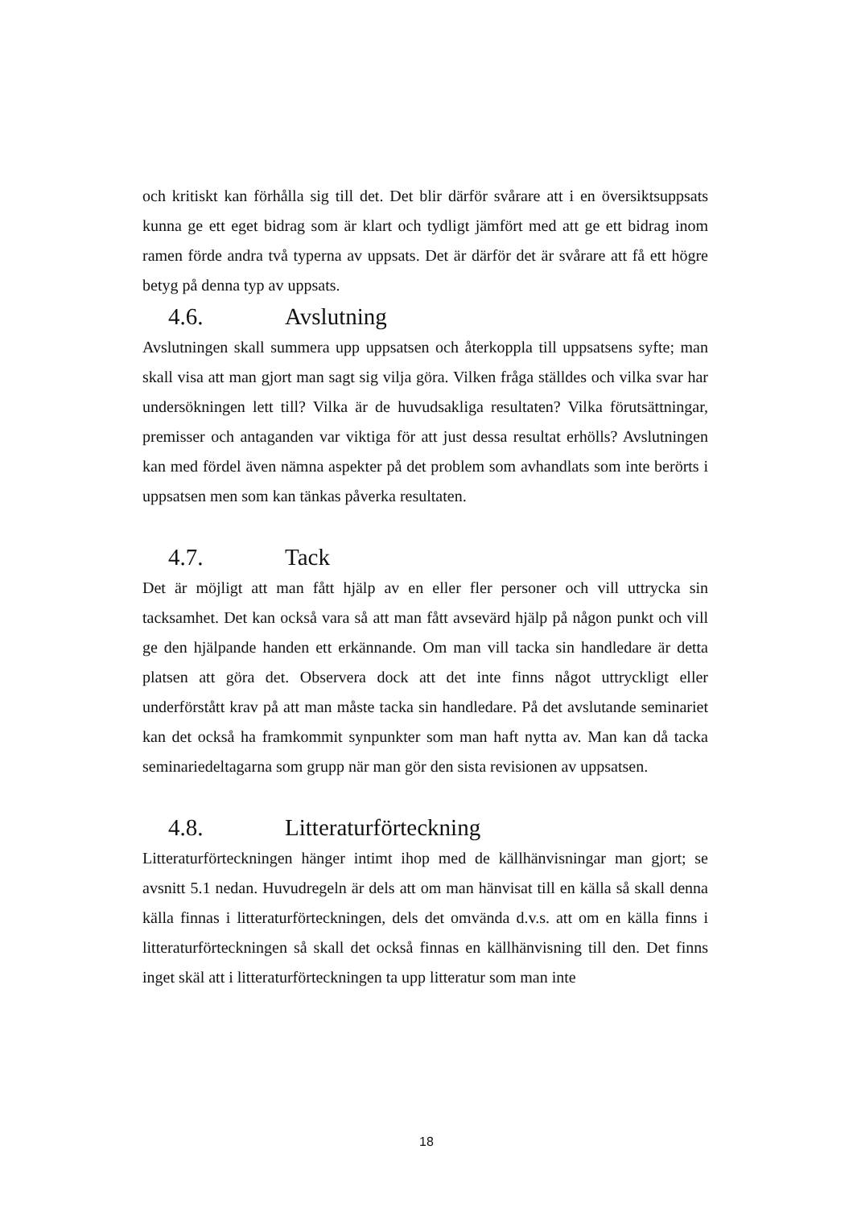och kritiskt kan förhålla sig till det. Det blir därför svårare att i en översiktsuppsats kunna ge ett eget bidrag som är klart och tydligt jämfört med att ge ett bidrag inom ramen förde andra två typerna av uppsats. Det är därför det är svårare att få ett högre betyg på denna typ av uppsats.
4.6. Avslutning
Avslutningen skall summera upp uppsatsen och återkoppla till uppsatsens syfte; man skall visa att man gjort man sagt sig vilja göra. Vilken fråga ställdes och vilka svar har undersökningen lett till? Vilka är de huvudsakliga resultaten? Vilka förutsättningar, premisser och antaganden var viktiga för att just dessa resultat erhölls? Avslutningen kan med fördel även nämna aspekter på det problem som avhandlats som inte berörts i uppsatsen men som kan tänkas påverka resultaten.
4.7. Tack
Det är möjligt att man fått hjälp av en eller fler personer och vill uttrycka sin tacksamhet. Det kan också vara så att man fått avsevärd hjälp på någon punkt och vill ge den hjälpande handen ett erkännande. Om man vill tacka sin handledare är detta platsen att göra det. Observera dock att det inte finns något uttryckligt eller underförstått krav på att man måste tacka sin handledare. På det avslutande seminariet kan det också ha framkommit synpunkter som man haft nytta av. Man kan då tacka seminariedeltagarna som grupp när man gör den sista revisionen av uppsatsen.
4.8. Litteraturförteckning
Litteraturförteckningen hänger intimt ihop med de källhänvisningar man gjort; se avsnitt 5.1 nedan. Huvudregeln är dels att om man hänvisat till en källa så skall denna källa finnas i litteraturförteckningen, dels det omvända d.v.s. att om en källa finns i litteraturförteckningen så skall det också finnas en källhänvisning till den. Det finns inget skäl att i litteraturförteckningen ta upp litteratur som man inte
18